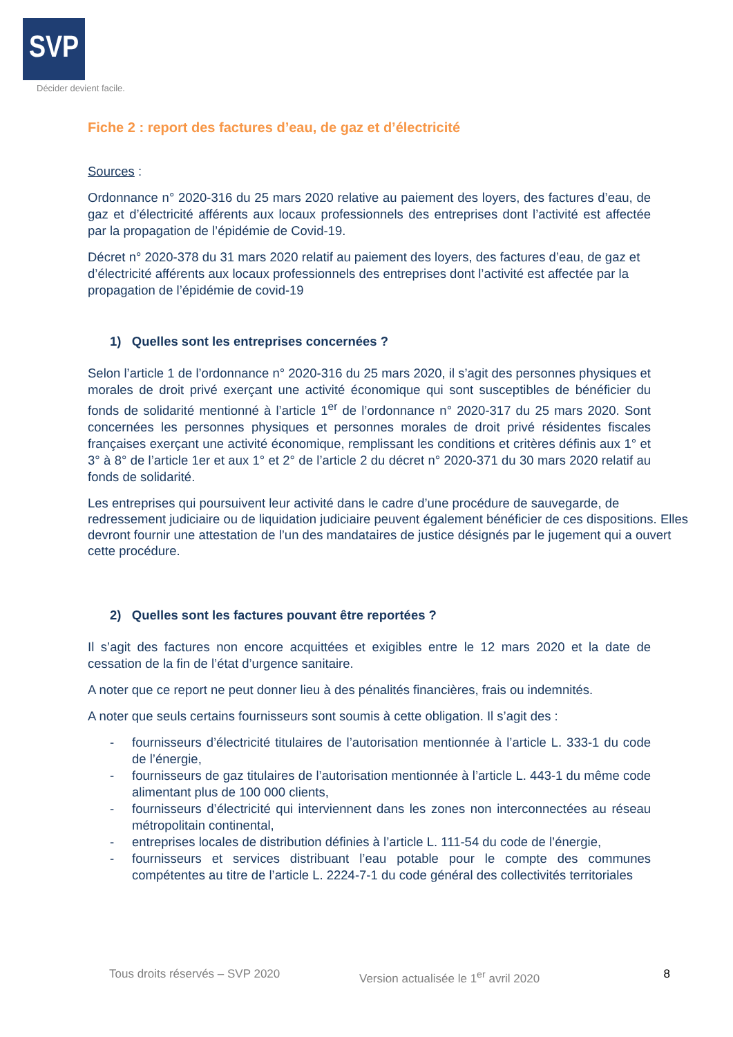SVP
Décider devient facile.
Fiche 2 : report des factures d’eau, de gaz et d’électricité
Sources :
Ordonnance n° 2020-316 du 25 mars 2020 relative au paiement des loyers, des factures d’eau, de gaz et d’électricité afférents aux locaux professionnels des entreprises dont l’activité est affectée par la propagation de l’épidémie de Covid-19.
Décret n° 2020-378 du 31 mars 2020 relatif au paiement des loyers, des factures d’eau, de gaz et d’électricité afférents aux locaux professionnels des entreprises dont l’activité est affectée par la propagation de l’épidémie de covid-19
1) Quelles sont les entreprises concernées ?
Selon l’article 1 de l’ordonnance n° 2020-316 du 25 mars 2020, il s’agit des personnes physiques et morales de droit privé exerçant une activité économique qui sont susceptibles de bénéficier du fonds de solidarité mentionné à l’article 1<sup>er</sup> de l’ordonnance n° 2020-317 du 25 mars 2020. Sont concernées les personnes physiques et personnes morales de droit privé résidentes fiscales françaises exerçant une activité économique, remplissant les conditions et critères définis aux 1° et 3° à 8° de l’article 1er et aux 1° et 2° de l’article 2 du décret n° 2020-371 du 30 mars 2020 relatif au fonds de solidarité.
Les entreprises qui poursuivent leur activité dans le cadre d’une procédure de sauvegarde, de redressement judiciaire ou de liquidation judiciaire peuvent également bénéficier de ces dispositions. Elles devront fournir une attestation de l’un des mandataires de justice désignés par le jugement qui a ouvert cette procédure.
2) Quelles sont les factures pouvant être reportées ?
Il s’agit des factures non encore acquittées et exigibles entre le 12 mars 2020 et la date de cessation de la fin de l’état d’urgence sanitaire.
A noter que ce report ne peut donner lieu à des pénalités financières, frais ou indemnités.
A noter que seuls certains fournisseurs sont soumis à cette obligation. Il s’agit des :
- fournisseurs d’électricité titulaires de l’autorisation mentionnée à l’article L. 333-1 du code de l’énergie,
- fournisseurs de gaz titulaires de l’autorisation mentionnée à l’article L. 443-1 du même code alimentant plus de 100 000 clients,
- fournisseurs d’électricité qui interviennent dans les zones non interconnectées au réseau métropolitain continental,
- entreprises locales de distribution définies à l’article L. 111-54 du code de l’énergie,
- fournisseurs et services distribuant l’eau potable pour le compte des communes compétentes au titre de l’article L. 2224-7-1 du code général des collectivités territoriales
Tous droits réservés – SVP 2020 Version actualisée le 1<sup>er</sup> avril 2020 8